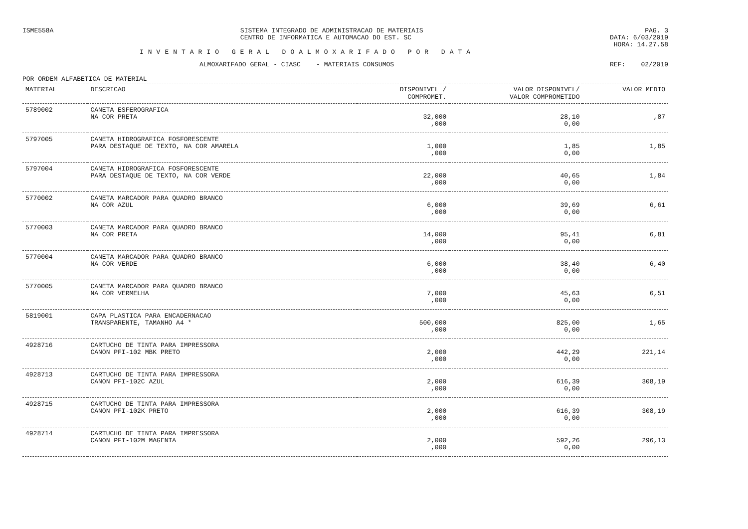ISME558A SISTEMA INTEGRADO DE ADMINISTRACAO DE MATERIAIS
CENTRO DE INFORMATICA E AUTOMACAO DO EST. SC
PAG. 3
DATA: 6/03/2019
HORA: 14.27.58
INVENTARIO GERAL DOALMOXARIFADO POR DATA
ALMOXARIFADO GERAL - CIASC - MATERIAIS CONSUMOS REF: 02/2019
POR ORDEM ALFABETICA DE MATERIAL
| MATERIAL | DESCRICAO | DISPONIVEL / COMPROMET. | VALOR DISPONIVEL/ VALOR COMPROMETIDO | VALOR MEDIO |
| --- | --- | --- | --- | --- |
| 5789002 | CANETA ESFEROGRAFICA NA COR PRETA | 32,000 ,000 | 28,10 0,00 | ,87 |
| 5797005 | CANETA HIDROGRAFICA FOSFORESCENTE PARA DESTAQUE DE TEXTO, NA COR AMARELA | 1,000 ,000 | 1,85 0,00 | 1,85 |
| 5797004 | CANETA HIDROGRAFICA FOSFORESCENTE PARA DESTAQUE DE TEXTO, NA COR VERDE | 22,000 ,000 | 40,65 0,00 | 1,84 |
| 5770002 | CANETA MARCADOR PARA QUADRO BRANCO NA COR AZUL | 6,000 ,000 | 39,69 0,00 | 6,61 |
| 5770003 | CANETA MARCADOR PARA QUADRO BRANCO NA COR PRETA | 14,000 ,000 | 95,41 0,00 | 6,81 |
| 5770004 | CANETA MARCADOR PARA QUADRO BRANCO NA COR VERDE | 6,000 ,000 | 38,40 0,00 | 6,40 |
| 5770005 | CANETA MARCADOR PARA QUADRO BRANCO NA COR VERMELHA | 7,000 ,000 | 45,63 0,00 | 6,51 |
| 5819001 | CAPA PLASTICA PARA ENCADERNACAO TRANSPARENTE, TAMANHO A4 * | 500,000 ,000 | 825,00 0,00 | 1,65 |
| 4928716 | CARTUCHO DE TINTA PARA IMPRESSORA CANON PFI-102 MBK PRETO | 2,000 ,000 | 442,29 0,00 | 221,14 |
| 4928713 | CARTUCHO DE TINTA PARA IMPRESSORA CANON PFI-102C AZUL | 2,000 ,000 | 616,39 0,00 | 308,19 |
| 4928715 | CARTUCHO DE TINTA PARA IMPRESSORA CANON PFI-102K PRETO | 2,000 ,000 | 616,39 0,00 | 308,19 |
| 4928714 | CARTUCHO DE TINTA PARA IMPRESSORA CANON PFI-102M MAGENTA | 2,000 ,000 | 592,26 0,00 | 296,13 |